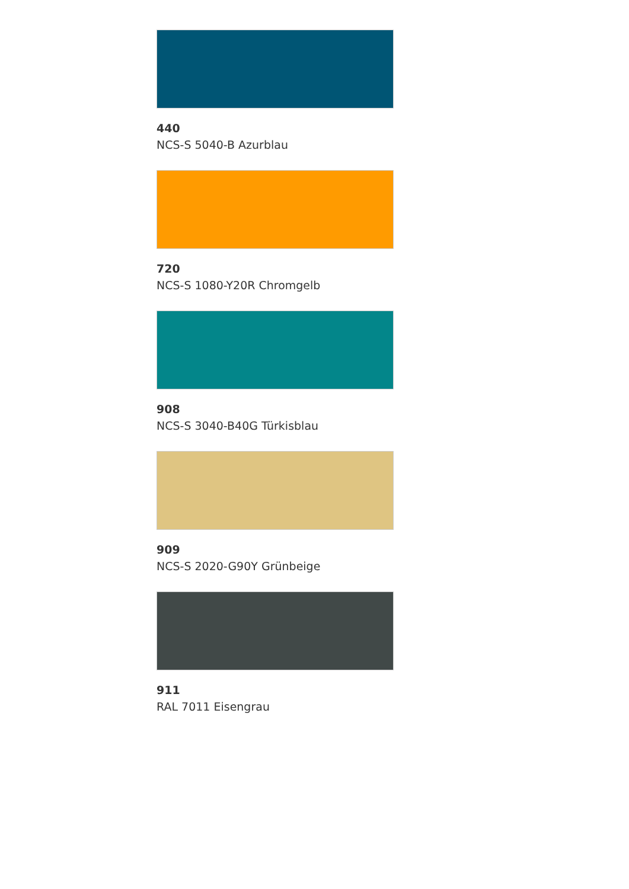440
NCS-S 5040-B Azurblau
720
NCS-S 1080-Y20R Chromgelb
908
NCS-S 3040-B40G Türkisblau
909
NCS-S 2020-G90Y Grünbeige
911
RAL 7011 Eisengrau